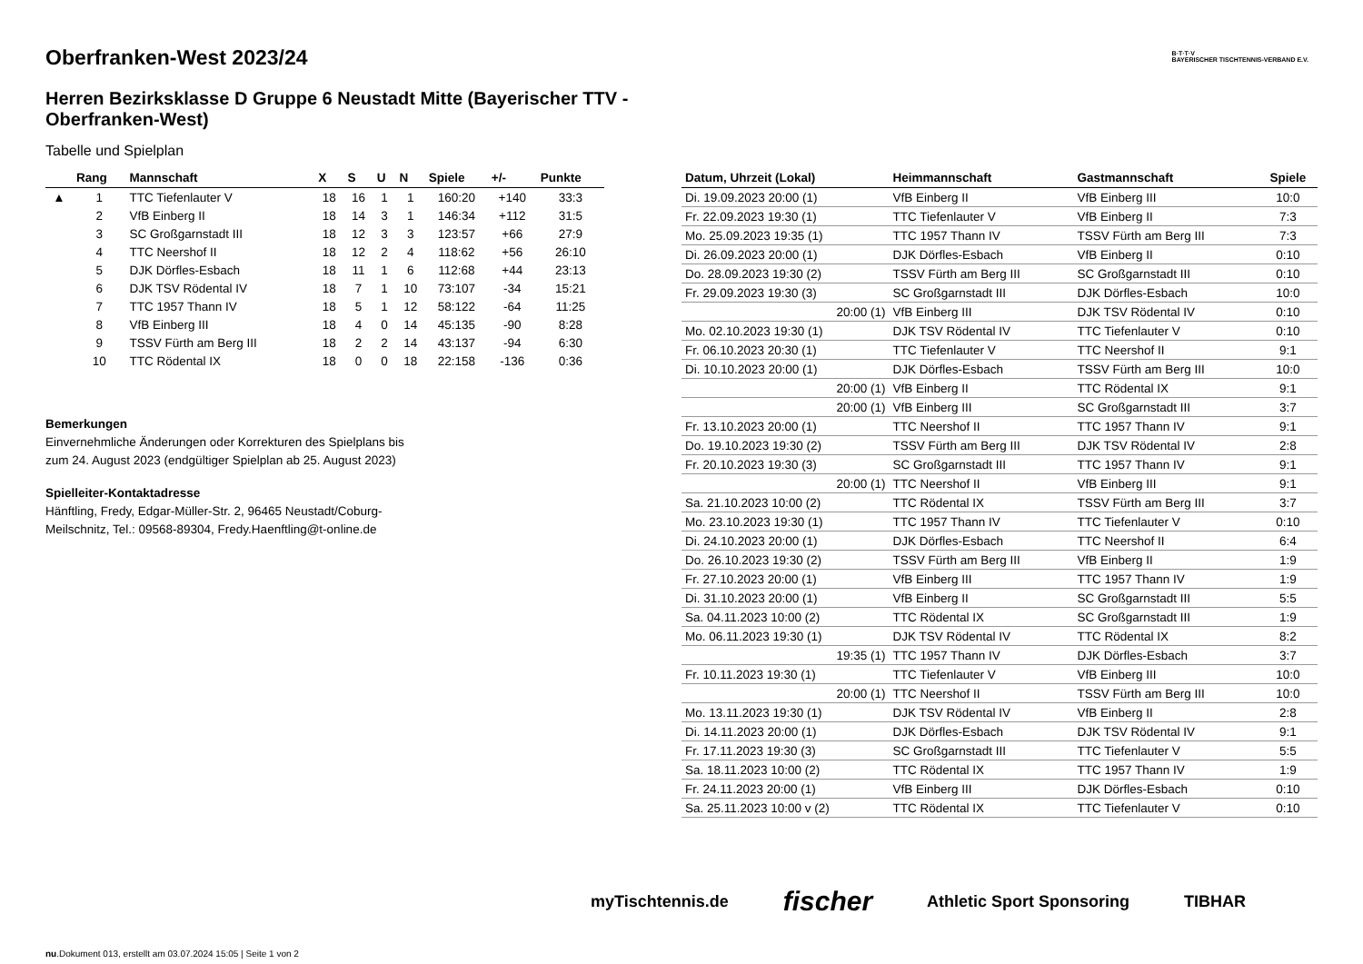B·T·T·V
BAYERISCHER TISCHTENNIS-VERBAND E.V.
Oberfranken-West 2023/24
Herren Bezirksklasse D Gruppe 6 Neustadt Mitte (Bayerischer TTV - Oberfranken-West)
Tabelle und Spielplan
| | Rang | Mannschaft | X | S | U | N | Spiele | +/- | Punkte |
| --- | --- | --- | --- | --- | --- | --- | --- | --- | --- |
| ▲ | 1 | TTC Tiefenlauter V | 18 | 16 | 1 | 1 | 160:20 | +140 | 33:3 |
| | 2 | VfB Einberg II | 18 | 14 | 3 | 1 | 146:34 | +112 | 31:5 |
| | 3 | SC Großgarnstadt III | 18 | 12 | 3 | 3 | 123:57 | +66 | 27:9 |
| | 4 | TTC Neershof II | 18 | 12 | 2 | 4 | 118:62 | +56 | 26:10 |
| | 5 | DJK Dörfles-Esbach | 18 | 11 | 1 | 6 | 112:68 | +44 | 23:13 |
| | 6 | DJK TSV Rödental IV | 18 | 7 | 1 | 10 | 73:107 | -34 | 15:21 |
| | 7 | TTC 1957 Thann IV | 18 | 5 | 1 | 12 | 58:122 | -64 | 11:25 |
| | 8 | VfB Einberg III | 18 | 4 | 0 | 14 | 45:135 | -90 | 8:28 |
| | 9 | TSSV Fürth am Berg III | 18 | 2 | 2 | 14 | 43:137 | -94 | 6:30 |
| | 10 | TTC Rödental IX | 18 | 0 | 0 | 18 | 22:158 | -136 | 0:36 |
Bemerkungen
Einvernehmliche Änderungen oder Korrekturen des Spielplans bis
zum 24. August 2023 (endgültiger Spielplan ab 25. August 2023)
Spielleiter-Kontaktadresse
Hänftling, Fredy, Edgar-Müller-Str. 2, 96465 Neustadt/Coburg-
Meilschnitz, Tel.: 09568-89304, Fredy.Haenftling@t-online.de
| Datum, Uhrzeit (Lokal) | Heimmannschaft | Gastmannschaft | Spiele |
| --- | --- | --- | --- |
| Di. 19.09.2023 20:00 (1) | VfB Einberg II | VfB Einberg III | 10:0 |
| Fr. 22.09.2023 19:30 (1) | TTC Tiefenlauter V | VfB Einberg II | 7:3 |
| Mo. 25.09.2023 19:35 (1) | TTC 1957 Thann IV | TSSV Fürth am Berg III | 7:3 |
| Di. 26.09.2023 20:00 (1) | DJK Dörfles-Esbach | VfB Einberg II | 0:10 |
| Do. 28.09.2023 19:30 (2) | TSSV Fürth am Berg III | SC Großgarnstadt III | 0:10 |
| Fr. 29.09.2023 19:30 (3) | SC Großgarnstadt III | DJK Dörfles-Esbach | 10:0 |
| 20:00 (1) | VfB Einberg III | DJK TSV Rödental IV | 0:10 |
| Mo. 02.10.2023 19:30 (1) | DJK TSV Rödental IV | TTC Tiefenlauter V | 0:10 |
| Fr. 06.10.2023 20:30 (1) | TTC Tiefenlauter V | TTC Neershof II | 9:1 |
| Di. 10.10.2023 20:00 (1) | DJK Dörfles-Esbach | TSSV Fürth am Berg III | 10:0 |
| 20:00 (1) | VfB Einberg II | TTC Rödental IX | 9:1 |
| 20:00 (1) | VfB Einberg III | SC Großgarnstadt III | 3:7 |
| Fr. 13.10.2023 20:00 (1) | TTC Neershof II | TTC 1957 Thann IV | 9:1 |
| Do. 19.10.2023 19:30 (2) | TSSV Fürth am Berg III | DJK TSV Rödental IV | 2:8 |
| Fr. 20.10.2023 19:30 (3) | SC Großgarnstadt III | TTC 1957 Thann IV | 9:1 |
| 20:00 (1) | TTC Neershof II | VfB Einberg III | 9:1 |
| Sa. 21.10.2023 10:00 (2) | TTC Rödental IX | TSSV Fürth am Berg III | 3:7 |
| Mo. 23.10.2023 19:30 (1) | TTC 1957 Thann IV | TTC Tiefenlauter V | 0:10 |
| Di. 24.10.2023 20:00 (1) | DJK Dörfles-Esbach | TTC Neershof II | 6:4 |
| Do. 26.10.2023 19:30 (2) | TSSV Fürth am Berg III | VfB Einberg II | 1:9 |
| Fr. 27.10.2023 20:00 (1) | VfB Einberg III | TTC 1957 Thann IV | 1:9 |
| Di. 31.10.2023 20:00 (1) | VfB Einberg II | SC Großgarnstadt III | 5:5 |
| Sa. 04.11.2023 10:00 (2) | TTC Rödental IX | SC Großgarnstadt III | 1:9 |
| Mo. 06.11.2023 19:30 (1) | DJK TSV Rödental IV | TTC Rödental IX | 8:2 |
| 19:35 (1) | TTC 1957 Thann IV | DJK Dörfles-Esbach | 3:7 |
| Fr. 10.11.2023 19:30 (1) | TTC Tiefenlauter V | VfB Einberg III | 10:0 |
| 20:00 (1) | TTC Neershof II | TSSV Fürth am Berg III | 10:0 |
| Mo. 13.11.2023 19:30 (1) | DJK TSV Rödental IV | VfB Einberg II | 2:8 |
| Di. 14.11.2023 20:00 (1) | DJK Dörfles-Esbach | DJK TSV Rödental IV | 9:1 |
| Fr. 17.11.2023 19:30 (3) | SC Großgarnstadt III | TTC Tiefenlauter V | 5:5 |
| Sa. 18.11.2023 10:00 (2) | TTC Rödental IX | TTC 1957 Thann IV | 1:9 |
| Fr. 24.11.2023 20:00 (1) | VfB Einberg III | DJK Dörfles-Esbach | 0:10 |
| Sa. 25.11.2023 10:00 v (2) | TTC Rödental IX | TTC Tiefenlauter V | 0:10 |
myTischtennis.de fischer Athletic Sport Sponsoring TIBHAR
nu.Dokument 013, erstellt am 03.07.2024 15:05 | Seite 1 von 2